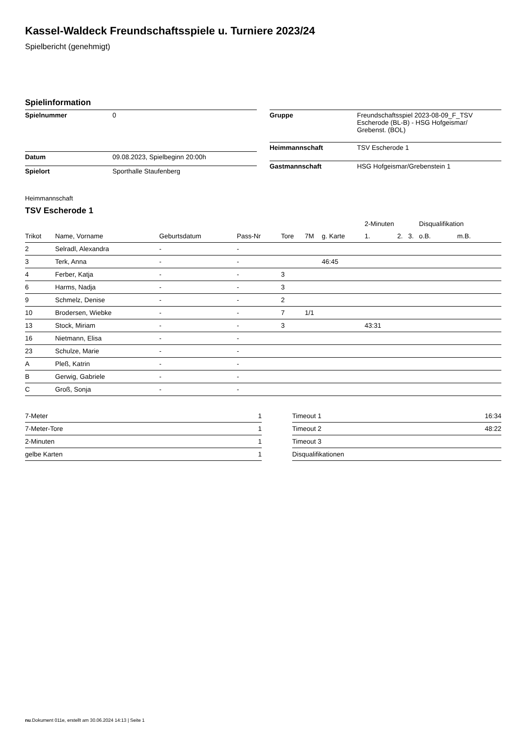Kassel-Waldeck Freundschaftsspiele u. Turniere 2023/24
Spielbericht (genehmigt)
Spielinformation
| Spielnummer | 0 |
| Datum | 09.08.2023, Spielbeginn 20:00h |
| Spielort | Sporthalle Staufenberg |
| Gruppe | Freundschaftsspiel 2023-08-09_F_TSV Escherode (BL-B) - HSG Hofgeismar/ Grebenst. (BOL) |
| Heimmannschaft | TSV Escherode 1 |
| Gastmannschaft | HSG Hofgeismar/Grebenstein 1 |
Heimmannschaft
TSV Escherode 1
| | | | | | | | 2-Minuten | | | Disqualifikation | |
| --- | --- | --- | --- | --- | --- | --- | --- | --- | --- | --- | --- |
| Trikot | Name, Vorname | Geburtsdatum | Pass-Nr | Tore | 7M | g. Karte | 1. | 2. | 3. | o.B. | m.B. |
| 2 | Selradl, Alexandra | - | - | | | | | | | | |
| 3 | Terk, Anna | - | - | | | 46:45 | | | | | |
| 4 | Ferber, Katja | - | - | 3 | | | | | | | |
| 6 | Harms, Nadja | - | - | 3 | | | | | | | |
| 9 | Schmelz, Denise | - | - | 2 | | | | | | | |
| 10 | Brodersen, Wiebke | - | - | 7 | 1/1 | | | | | | |
| 13 | Stock, Miriam | - | - | 3 | | | 43:31 | | | | |
| 16 | Nietmann, Elisa | - | - | | | | | | | | |
| 23 | Schulze, Marie | - | - | | | | | | | | |
| A | Pleß, Katrin | - | - | | | | | | | | |
| B | Gerwig, Gabriele | - | - | | | | | | | | |
| C | Groß, Sonja | - | - | | | | | | | | |
| 7-Meter | 1 |
| 7-Meter-Tore | 1 |
| 2-Minuten | 1 |
| gelbe Karten | 1 |
| Timeout 1 | 16:34 |
| Timeout 2 | 48:22 |
| Timeout 3 | |
| Disqualifikationen | |
nu.Dokument 011e, erstellt am 30.06.2024 14:13 | Seite 1